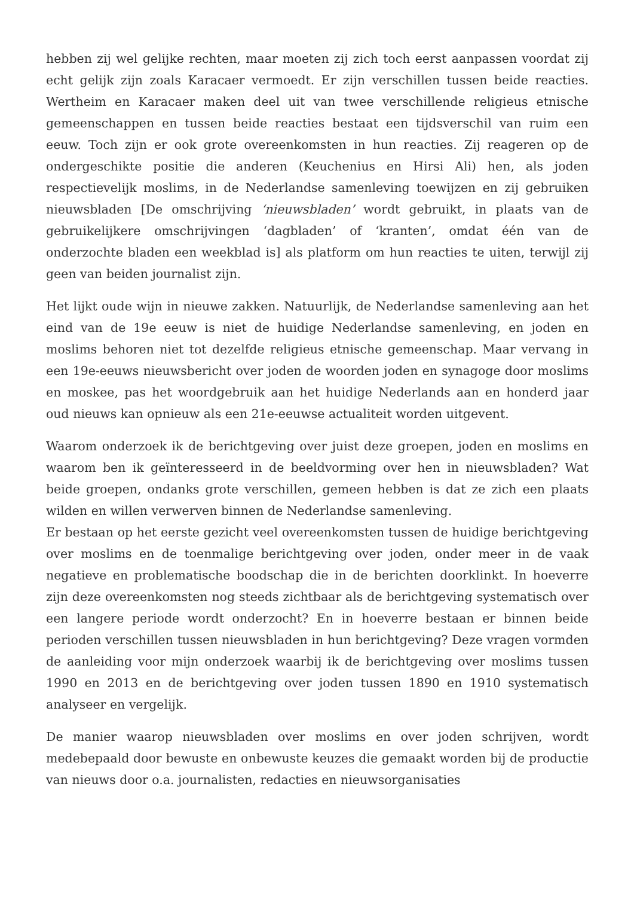hebben zij wel gelijke rechten, maar moeten zij zich toch eerst aanpassen voordat zij echt gelijk zijn zoals Karacaer vermoedt. Er zijn verschillen tussen beide reacties. Wertheim en Karacaer maken deel uit van twee verschillende religieus etnische gemeenschappen en tussen beide reacties bestaat een tijdsverschil van ruim een eeuw. Toch zijn er ook grote overeenkomsten in hun reacties. Zij reageren op de ondergeschikte positie die anderen (Keuchenius en Hirsi Ali) hen, als joden respectievelijk moslims, in de Nederlandse samenleving toewijzen en zij gebruiken nieuwsbladen [De omschrijving ‘nieuwsbladen’ wordt gebruikt, in plaats van de gebruikelijkere omschrijvingen ‘dagbladen’ of ‘kranten’, omdat één van de onderzochte bladen een weekblad is] als platform om hun reacties te uiten, terwijl zij geen van beiden journalist zijn.
Het lijkt oude wijn in nieuwe zakken. Natuurlijk, de Nederlandse samenleving aan het eind van de 19e eeuw is niet de huidige Nederlandse samenleving, en joden en moslims behoren niet tot dezelfde religieus etnische gemeenschap. Maar vervang in een 19e-eeuws nieuwsbericht over joden de woorden joden en synagoge door moslims en moskee, pas het woordgebruik aan het huidige Nederlands aan en honderd jaar oud nieuws kan opnieuw als een 21e-eeuwse actualiteit worden uitgevent.
Waarom onderzoek ik de berichtgeving over juist deze groepen, joden en moslims en waarom ben ik geïnteresseerd in de beeldvorming over hen in nieuwsbladen? Wat beide groepen, ondanks grote verschillen, gemeen hebben is dat ze zich een plaats wilden en willen verwerven binnen de Nederlandse samenleving.
Er bestaan op het eerste gezicht veel overeenkomsten tussen de huidige berichtgeving over moslims en de toenmalige berichtgeving over joden, onder meer in de vaak negatieve en problematische boodschap die in de berichten doorklinkt. In hoeverre zijn deze overeenkomsten nog steeds zichtbaar als de berichtgeving systematisch over een langere periode wordt onderzocht? En in hoeverre bestaan er binnen beide perioden verschillen tussen nieuwsbladen in hun berichtgeving? Deze vragen vormden de aanleiding voor mijn onderzoek waarbij ik de berichtgeving over moslims tussen 1990 en 2013 en de berichtgeving over joden tussen 1890 en 1910 systematisch analyseer en vergelijk.
De manier waarop nieuwsbladen over moslims en over joden schrijven, wordt medebepaald door bewuste en onbewuste keuzes die gemaakt worden bij de productie van nieuws door o.a. journalisten, redacties en nieuwsorganisaties